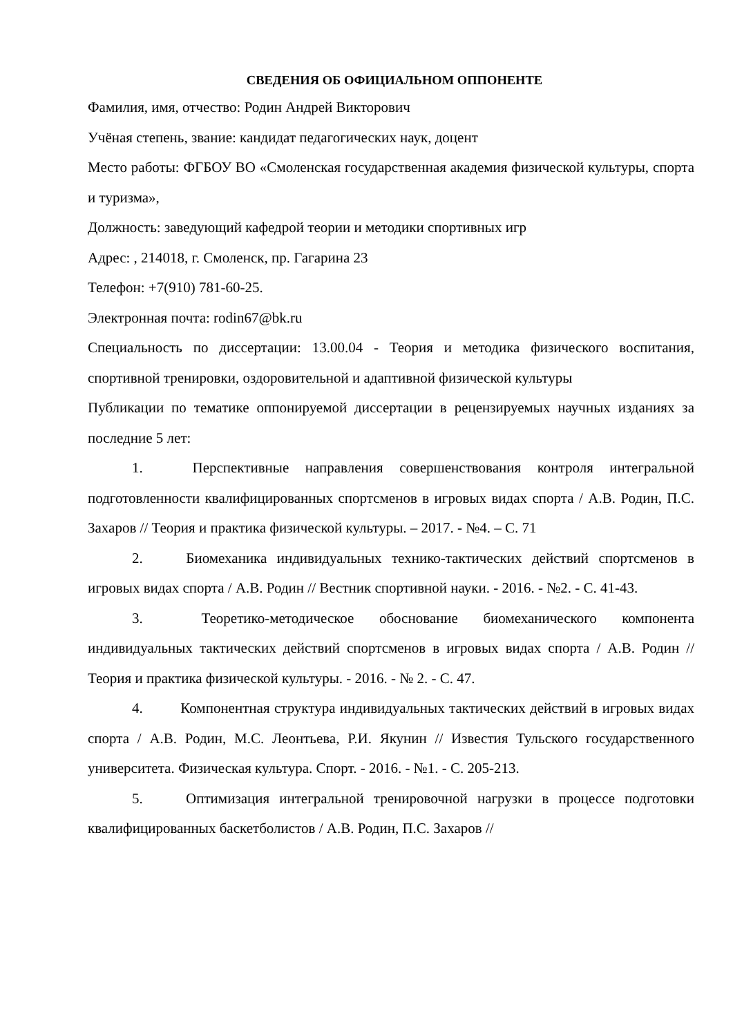СВЕДЕНИЯ ОБ ОФИЦИАЛЬНОМ ОППОНЕНТЕ
Фамилия, имя, отчество: Родин Андрей Викторович
Учёная степень, звание: кандидат педагогических наук, доцент
Место работы: ФГБОУ ВО «Смоленская государственная академия физической культуры, спорта и туризма»,
Должность: заведующий кафедрой теории и методики спортивных игр
Адрес: , 214018, г. Смоленск, пр. Гагарина 23
Телефон: +7(910) 781-60-25.
Электронная почта: rodin67@bk.ru
Специальность по диссертации: 13.00.04 - Теория и методика физического воспитания, спортивной тренировки, оздоровительной и адаптивной физической культуры
Публикации по тематике оппонируемой диссертации в рецензируемых научных изданиях за последние 5 лет:
1. Перспективные направления совершенствования контроля интегральной подготовленности квалифицированных спортсменов в игровых видах спорта / А.В. Родин, П.С. Захаров // Теория и практика физической культуры. – 2017. - №4. – С. 71
2. Биомеханика индивидуальных технико-тактических действий спортсменов в игровых видах спорта / А.В. Родин // Вестник спортивной науки. - 2016. - №2. - С. 41-43.
3. Теоретико-методическое обоснование биомеханического компонента индивидуальных тактических действий спортсменов в игровых видах спорта / А.В. Родин // Теория и практика физической культуры. - 2016. - № 2. - С. 47.
4. Компонентная структура индивидуальных тактических действий в игровых видах спорта / А.В. Родин, М.С. Леонтьева, Р.И. Якунин // Известия Тульского государственного университета. Физическая культура. Спорт. - 2016. - №1. - С. 205-213.
5. Оптимизация интегральной тренировочной нагрузки в процессе подготовки квалифицированных баскетболистов / А.В. Родин, П.С. Захаров //